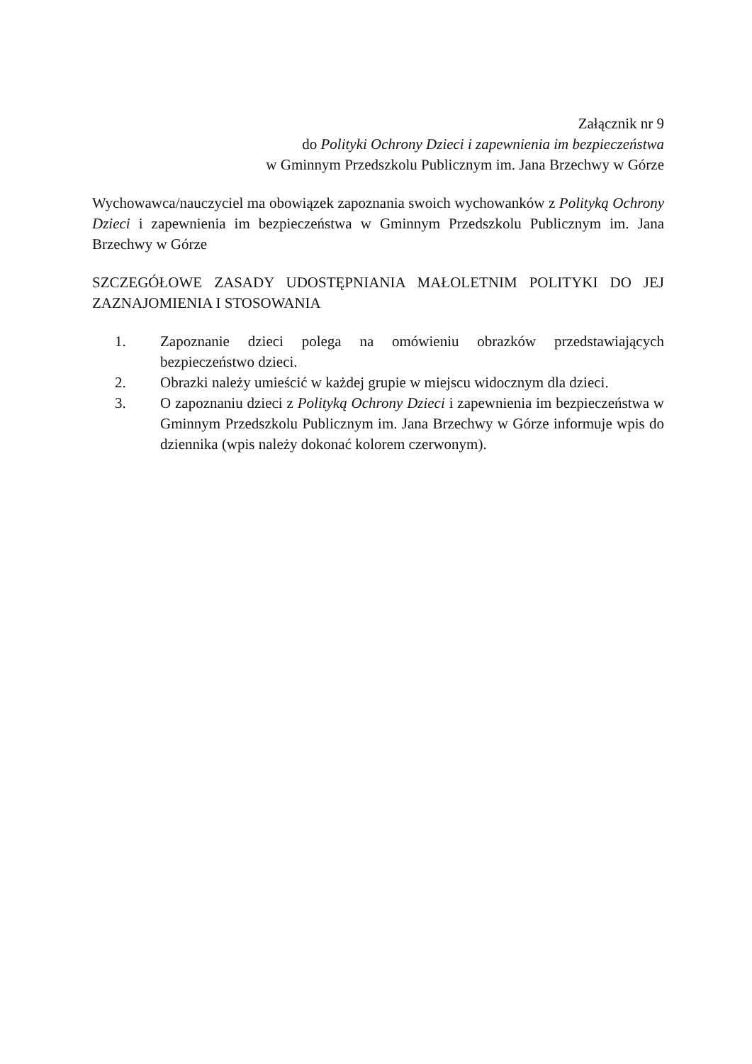Załącznik nr 9
do Polityki Ochrony Dzieci i zapewnienia im bezpieczeństwa
w Gminnym Przedszkolu Publicznym im. Jana Brzechwy w Górze
Wychowawca/nauczyciel ma obowiązek zapoznania swoich wychowanków z Polityką Ochrony Dzieci i zapewnienia im bezpieczeństwa w Gminnym Przedszkolu Publicznym im. Jana Brzechwy w Górze
SZCZEGÓŁOWE ZASADY UDOSTĘPNIANIA MAŁOLETNIM POLITYKI DO JEJ ZAZNAJOMIENIA I STOSOWANIA
1. Zapoznanie dzieci polega na omówieniu obrazków przedstawiających bezpieczeństwo dzieci.
2. Obrazki należy umieścić w każdej grupie w miejscu widocznym dla dzieci.
3. O zapoznaniu dzieci z Polityką Ochrony Dzieci i zapewnienia im bezpieczeństwa w Gminnym Przedszkolu Publicznym im. Jana Brzechwy w Górze informuje wpis do dziennika (wpis należy dokonać kolorem czerwonym).